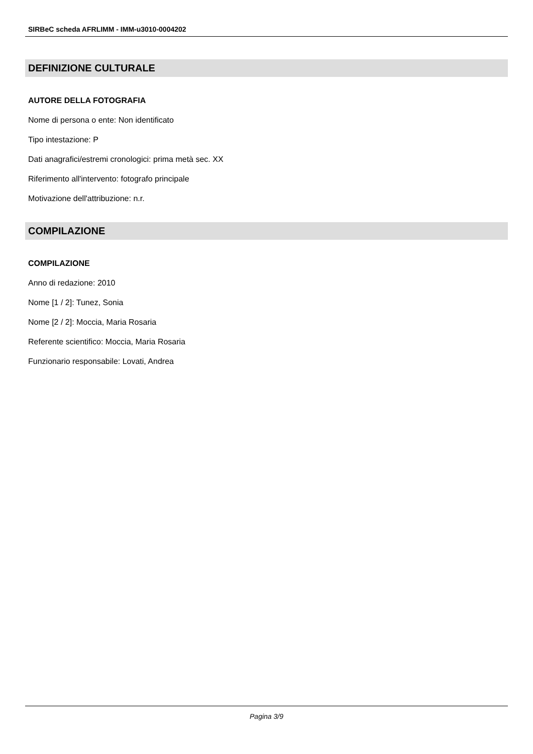SIRBeC scheda AFRLIMM - IMM-u3010-0004202
DEFINIZIONE CULTURALE
AUTORE DELLA FOTOGRAFIA
Nome di persona o ente: Non identificato
Tipo intestazione: P
Dati anagrafici/estremi cronologici: prima metà sec. XX
Riferimento all'intervento: fotografo principale
Motivazione dell'attribuzione: n.r.
COMPILAZIONE
COMPILAZIONE
Anno di redazione: 2010
Nome [1 / 2]: Tunez, Sonia
Nome [2 / 2]: Moccia, Maria Rosaria
Referente scientifico: Moccia, Maria Rosaria
Funzionario responsabile: Lovati, Andrea
Pagina 3/9